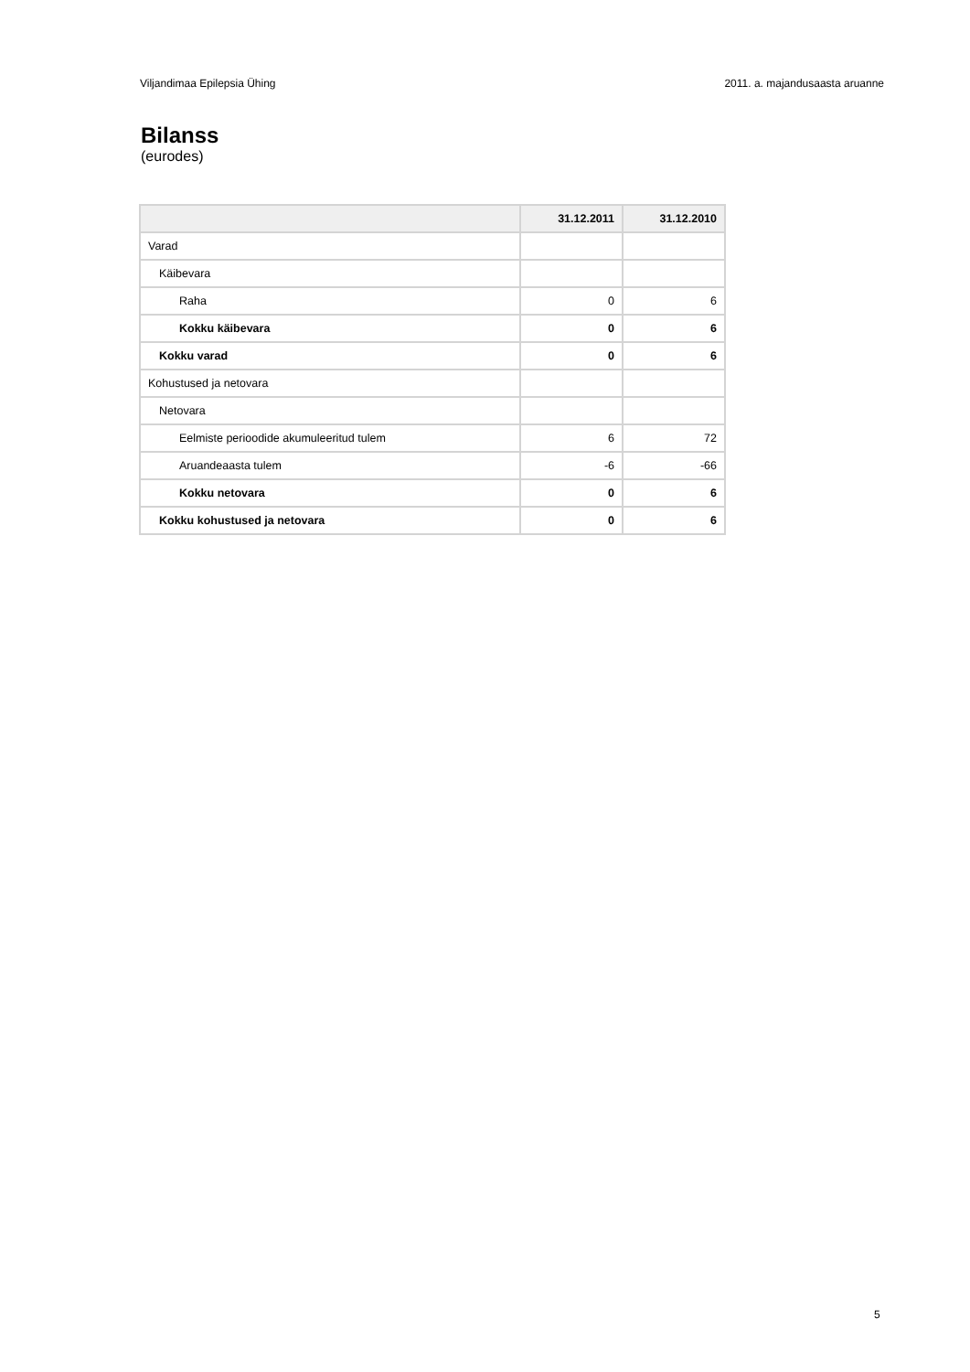Viljandimaa Epilepsia Ühing 2011. a. majandusaasta aruanne
Bilanss
(eurodes)
| | 31.12.2011 | 31.12.2010 |
| --- | --- | --- |
| Varad | | |
| Käibevara | | |
| Raha | 0 | 6 |
| Kokku käibevara | 0 | 6 |
| Kokku varad | 0 | 6 |
| Kohustused ja netovara | | |
| Netovara | | |
| Eelmiste perioodide akumuleeritud tulem | 6 | 72 |
| Aruandeaasta tulem | -6 | -66 |
| Kokku netovara | 0 | 6 |
| Kokku kohustused ja netovara | 0 | 6 |
5